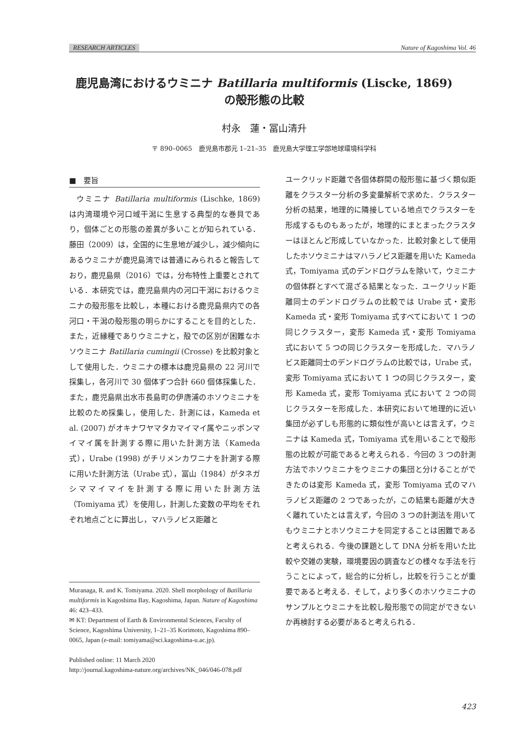RESEARCH ARTICLES Nature of Kagoshima Vol. 46
鹿児島湾におけるウミニナ Batillaria multiformis (Liscke, 1869)
の殻形態の比較
村永　蓮・冨山清升
〒 890–0065　鹿児島市郡元 1–21–35　鹿児島大学理工学部地球環境科学科
■　要旨
ウミニナ Batillaria multiformis (Lischke, 1869) は内湾環境や河口域干潟に生息する典型的な巻貝であり，個体ごとの形態の差異が多いことが知られている．藤田（2009）は，全国的に生息地が減少し，減少傾向にあるウミニナが鹿児島湾では普通にみられると報告しており，鹿児島県（2016）では，分布特性上重要とされている．本研究では，鹿児島県内の河口干潟におけるウミニナの殻形態を比較し，本種における鹿児島県内での各河口・干潟の殻形態の明らかにすることを目的とした．また，近縁種でありウミニナと，殻での区別が困難なホソウミニナ Batillaria cumingii (Crosse) を比較対象として使用した．ウミニナの標本は鹿児島県の 22 河川で採集し，各河川で 30 個体ずつ合計 660 個体採集した．また，鹿児島県出水市長島町の伊唐浦のホソウミニナを比較のため採集し，使用した．計測には，Kameda et al. (2007) がオキナワヤマタカマイマイ属やニッポンマイマイ属を計測する際に用いた計測方法（Kameda 式），Urabe (1998) がチリメンカワニナを計測する際に用いた計測方法（Urabe 式），冨山（1984）がタネガシママイマイを計測する際に用いた計測方法（Tomiyama 式）を使用し，計測した変数の平均をそれぞれ地点ごとに算出し，マハラノビス距離と
ユークリッド距離で各個体群間の殻形態に基づく類似距離をクラスター分析の多変量解析で求めた．クラスター分析の結果，地理的に隣接している地点でクラスターを形成するものもあったが，地理的にまとまったクラスターはほとんど形成していなかった．比較対象として使用したホソウミニナはマハラノビス距離を用いた Kameda 式，Tomiyama 式のデンドログラムを除いて，ウミニナの個体群とすべて混ざる結果となった．ユークリッド距離同士のデンドログラムの比較では Urabe 式・変形 Kameda 式・変形 Tomiyama 式すべてにおいて 1 つの同じクラスター，変形 Kameda 式・変形 Tomiyama 式において 5 つの同じクラスターを形成した．マハラノビス距離同士のデンドログラムの比較では，Urabe 式，変形 Tomiyama 式において 1 つの同じクラスター，変形 Kameda 式，変形 Tomiyama 式において 2 つの同じクラスターを形成した．本研究において地理的に近い集団が必ずしも形態的に類似性が高いとは言えず，ウミニナは Kameda 式，Tomiyama 式を用いることで殻形態の比較が可能であると考えられる．今回の 3 つの計測方法でホソウミニナをウミニナの集団と分けることができたのは変形 Kameda 式，変形 Tomiyama 式のマハラノビス距離の 2 つであったが，この結果も距離が大きく離れていたとは言えず，今回の 3 つの計測法を用いてもウミニナとホソウミニナを同定することは困難であると考えられる．今後の課題として DNA 分析を用いた比較や交雑の実験，環境要因の調査などの様々な手法を行うことによって，総合的に分析し，比較を行うことが重要であると考える．そして，より多くのホソウミニナのサンプルとウミニナを比較し殻形態での同定ができないか再検討する必要があると考えられる．
Muranaga, R. and K. Tomiyama. 2020. Shell morphology of Batillaria multiformis in Kagoshima Bay, Kagoshima, Japan. Nature of Kagoshima 46: 423–433.
✉ KT: Department of Earth & Environmental Sciences, Faculty of Science, Kagoshima University, 1–21–35 Korimoto, Kagoshima 890–0065, Japan (e-mail: tomiyama@sci.kagoshima-u.ac.jp).
Published online: 11 March 2020
http://journal.kagoshima-nature.org/archives/NK_046/046-078.pdf
423